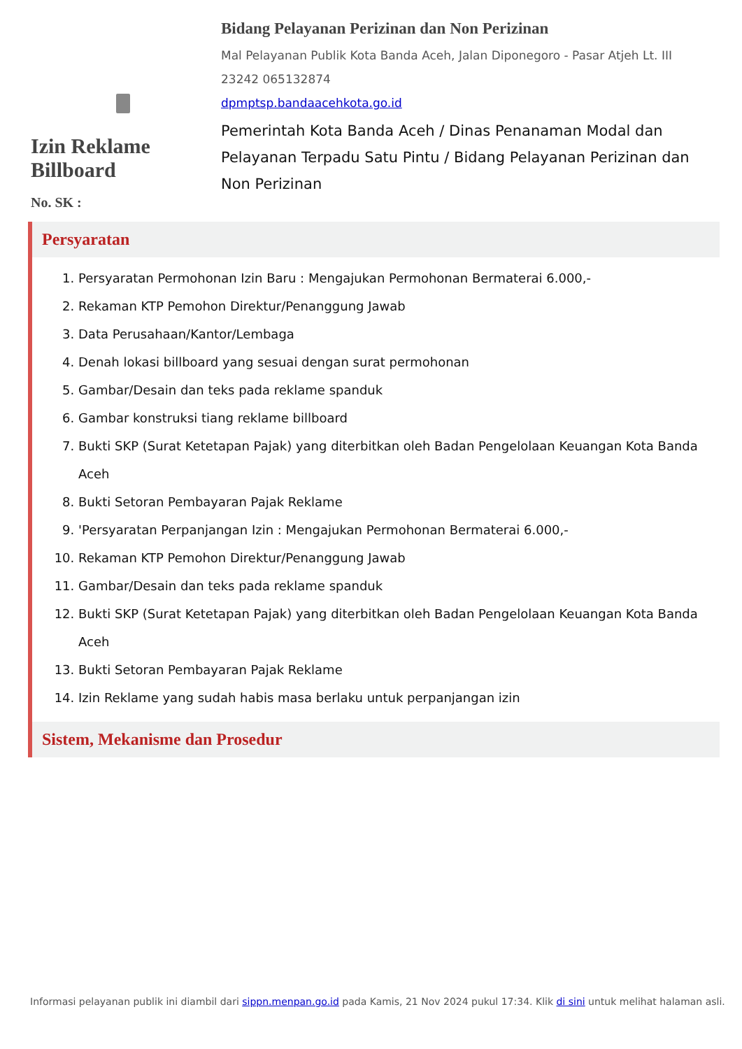Izin Reklame Billboard
No. SK :
Bidang Pelayanan Perizinan dan Non Perizinan
Mal Pelayanan Publik Kota Banda Aceh, Jalan Diponegoro - Pasar Atjeh Lt. III
23242 065132874
dpmptsp.bandaacehkota.go.id
Pemerintah Kota Banda Aceh / Dinas Penanaman Modal dan Pelayanan Terpadu Satu Pintu / Bidang Pelayanan Perizinan dan Non Perizinan
Persyaratan
1. Persyaratan Permohonan Izin Baru : Mengajukan Permohonan Bermaterai 6.000,-
2. Rekaman KTP Pemohon Direktur/Penanggung Jawab
3. Data Perusahaan/Kantor/Lembaga
4. Denah lokasi billboard yang sesuai dengan surat permohonan
5. Gambar/Desain dan teks pada reklame spanduk
6. Gambar konstruksi tiang reklame billboard
7. Bukti SKP (Surat Ketetapan Pajak) yang diterbitkan oleh Badan Pengelolaan Keuangan Kota Banda Aceh
8. Bukti Setoran Pembayaran Pajak Reklame
9. 'Persyaratan Perpanjangan Izin : Mengajukan Permohonan Bermaterai 6.000,-
10. Rekaman KTP Pemohon Direktur/Penanggung Jawab
11. Gambar/Desain dan teks pada reklame spanduk
12. Bukti SKP (Surat Ketetapan Pajak) yang diterbitkan oleh Badan Pengelolaan Keuangan Kota Banda Aceh
13. Bukti Setoran Pembayaran Pajak Reklame
14. Izin Reklame yang sudah habis masa berlaku untuk perpanjangan izin
Sistem, Mekanisme dan Prosedur
Informasi pelayanan publik ini diambil dari sippn.menpan.go.id pada Kamis, 21 Nov 2024 pukul 17:34. Klik di sini untuk melihat halaman asli.